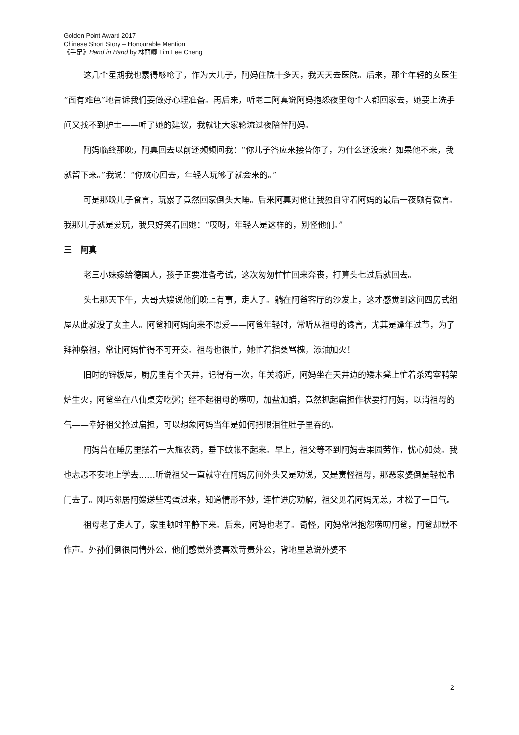Golden Point Award 2017
Chinese Short Story – Honourable Mention
《手足》Hand in Hand by 林丽卿 Lim Lee Cheng
这几个星期我也累得够呛了，作为大儿子，阿妈住院十多天，我天天去医院。后来，那个年轻的女医生“面有难色”地告诉我们要做好心理准备。再后来，听老二阿真说阿妈抱怨夜里每个人都回家去，她要上洗手间又找不到护士——听了她的建议，我就让大家轮流过夜陪伴阿妈。
阿妈临终那晚，阿真回去以前还频频问我：“你儿子答应来接替你了，为什么还没来？如果他不来，我就留下来。”我说：“你放心回去，年轻人玩够了就会来的。”
可是那晚儿子食言，玩累了竟然回家倒头大睡。后来阿真对他让我独自守着阿妈的最后一夜颇有微言。我那儿子就是爱玩，我只好笑着回她：“哎呀，年轻人是这样的，别怪他们。”
三　阿真
老三小妹嫁给德国人，孩子正要准备考试，这次匆匆忙忙回来奔丧，打算头七过后就回去。
头七那天下午，大哥大嫂说他们晚上有事，走人了。躺在阿爸客厅的沙发上，这才感觉到这间四房式组屋从此就没了女主人。阿爸和阿妈向来不恩爱——阿爸年轻时，常听从祖母的谗言，尤其是逢年过节，为了拜神祭祖，常让阿妈忙得不可开交。祖母也很忙，她忙着指桑骂槐，添油加火！
旧时的锌板屋，厨房里有个天井，记得有一次，年关将近，阿妈坐在天井边的矮木凳上忙着杀鸡宰鸭架炉生火，阿爸坐在八仙桌旁吃粥；经不起祖母的唠叨，加盐加醋，竟然抓起扁担作状要打阿妈，以消祖母的气——幸好祖父抢过扁担，可以想象阿妈当年是如何把眼泪往肚子里吞的。
阿妈曾在睡房里摆着一大瓶农药，垂下蚊帐不起来。早上，祖父等不到阿妈去果园劳作，忧心如焚。我也忐忑不安地上学去……听说祖父一直就守在阿妈房间外头又是劝说，又是责怪祖母，那恶家婆倒是轻松串门去了。刚巧邻居阿嫂送些鸡蛋过来，知道情形不妙，连忙进房劝解，祖父见着阿妈无恙，才松了一口气。
祖母老了走人了，家里顿时平静下来。后来，阿妈也老了。奇怪，阿妈常常抱怨唠叨阿爸，阿爸却默不作声。外孙们倒很同情外公，他们感觉外婆喜欢苛责外公，背地里总说外婆不
2